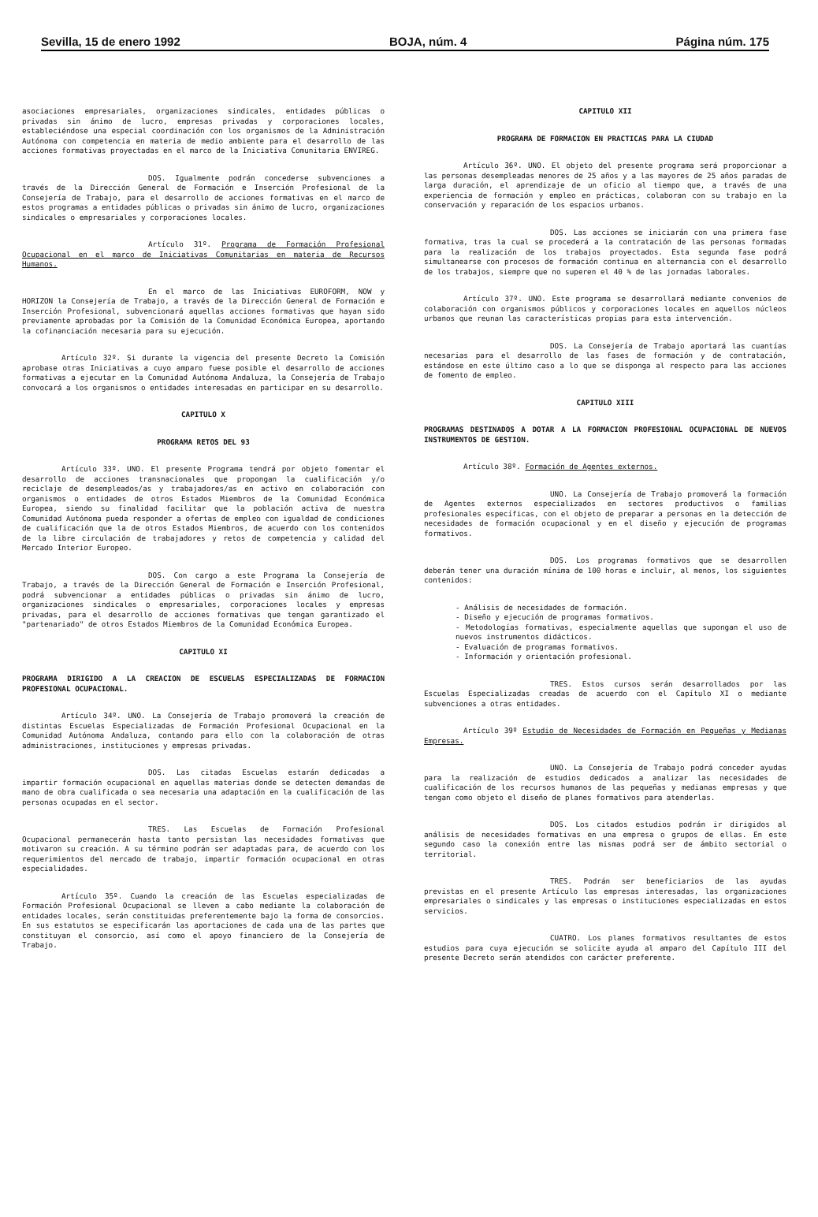Sevilla, 15 de enero 1992 BOJA, núm. 4 Página núm. 175
asociaciones empresariales, organizaciones sindicales, entidades públicas o privadas sin ánimo de lucro, empresas privadas y corporaciones locales, estableciéndose una especial coordinación con los organismos de la Administración Autónoma con competencia en materia de medio ambiente para el desarrollo de las acciones formativas proyectadas en el marco de la Iniciativa Comunitaria ENVIREG.
DOS. Igualmente podrán concederse subvenciones a través de la Dirección General de Formación e Inserción Profesional de la Consejería de Trabajo, para el desarrollo de acciones formativas en el marco de estos programas a entidades públicas o privadas sin ánimo de lucro, organizaciones sindicales o empresariales y corporaciones locales.
Artículo 31º. Programa de Formación Profesional Ocupacional en el marco de Iniciativas Comunitarias en materia de Recursos Humanos.
En el marco de las Iniciativas EUROFORM, NOW y HORIZON la Consejería de Trabajo, a través de la Dirección General de Formación e Inserción Profesional, subvencionará aquellas acciones formativas que hayan sido previamente aprobadas por la Comisión de la Comunidad Económica Europea, aportando la cofinanciación necesaria para su ejecución.
Artículo 32º. Si durante la vigencia del presente Decreto la Comisión aprobase otras Iniciativas a cuyo amparo fuese posible el desarrollo de acciones formativas a ejecutar en la Comunidad Autónoma Andaluza, la Consejería de Trabajo convocará a los organismos o entidades interesadas en participar en su desarrollo.
CAPITULO X
PROGRAMA RETOS DEL 93
Artículo 33º. UNO. El presente Programa tendrá por objeto fomentar el desarrollo de acciones transnacionales que propongan la cualificación y/o reciclaje de desempleados/as y trabajadores/as en activo en colaboración con organismos o entidades de otros Estados Miembros de la Comunidad Económica Europea, siendo su finalidad facilitar que la población activa de nuestra Comunidad Autónoma pueda responder a ofertas de empleo con igualdad de condiciones de cualificación que la de otros Estados Miembros, de acuerdo con los contenidos de la libre circulación de trabajadores y retos de competencia y calidad del Mercado Interior Europeo.
DOS. Con cargo a este Programa la Consejería de Trabajo, a través de la Dirección General de Formación e Inserción Profesional, podrá subvencionar a entidades públicas o privadas sin ánimo de lucro, organizaciones sindicales o empresariales, corporaciones locales y empresas privadas, para el desarrollo de acciones formativas que tengan garantizado el "partenariado" de otros Estados Miembros de la Comunidad Económica Europea.
CAPITULO XI
PROGRAMA DIRIGIDO A LA CREACION DE ESCUELAS ESPECIALIZADAS DE FORMACION PROFESIONAL OCUPACIONAL.
Artículo 34º. UNO. La Consejería de Trabajo promoverá la creación de distintas Escuelas Especializadas de Formación Profesional Ocupacional en la Comunidad Autónoma Andaluza, contando para ello con la colaboración de otras administraciones, instituciones y empresas privadas.
DOS. Las citadas Escuelas estarán dedicadas a impartir formación ocupacional en aquellas materias donde se detecten demandas de mano de obra cualificada o sea necesaria una adaptación en la cualificación de las personas ocupadas en el sector.
TRES. Las Escuelas de Formación Profesional Ocupacional permanecerán hasta tanto persistan las necesidades formativas que motivaron su creación. A su término podrán ser adaptadas para, de acuerdo con los requerimientos del mercado de trabajo, impartir formación ocupacional en otras especialidades.
Artículo 35º. Cuando la creación de las Escuelas especializadas de Formación Profesional Ocupacional se lleven a cabo mediante la colaboración de entidades locales, serán constituidas preferentemente bajo la forma de consorcios. En sus estatutos se especificarán las aportaciones de cada una de las partes que constituyan el consorcio, así como el apoyo financiero de la Consejería de Trabajo.
CAPITULO XII
PROGRAMA DE FORMACION EN PRACTICAS PARA LA CIUDAD
Artículo 36º. UNO. El objeto del presente programa será proporcionar a las personas desempleadas menores de 25 años y a las mayores de 25 años paradas de larga duración, el aprendizaje de un oficio al tiempo que, a través de una experiencia de formación y empleo en prácticas, colaboran con su trabajo en la conservación y reparación de los espacios urbanos.
DOS. Las acciones se iniciarán con una primera fase formativa, tras la cual se procederá a la contratación de las personas formadas para la realización de los trabajos proyectados. Esta segunda fase podrá simultanearse con procesos de formación continua en alternancia con el desarrollo de los trabajos, siempre que no superen el 40 % de las jornadas laborales.
Artículo 37º. UNO. Este programa se desarrollará mediante convenios de colaboración con organismos públicos y corporaciones locales en aquellos núcleos urbanos que reunan las características propias para esta intervención.
DOS. La Consejería de Trabajo aportará las cuantías necesarias para el desarrollo de las fases de formación y de contratación, estándose en este último caso a lo que se disponga al respecto para las acciones de fomento de empleo.
CAPITULO XIII
PROGRAMAS DESTINADOS A DOTAR A LA FORMACION PROFESIONAL OCUPACIONAL DE NUEVOS INSTRUMENTOS DE GESTION.
Artículo 38º. Formación de Agentes externos.
UNO. La Consejería de Trabajo promoverá la formación de Agentes externos especializados en sectores productivos o familias profesionales específicas, con el objeto de preparar a personas en la detección de necesidades de formación ocupacional y en el diseño y ejecución de programas formativos.
DOS. Los programas formativos que se desarrollen deberán tener una duración mínima de 100 horas e incluir, al menos, los siguientes contenidos:
- Análisis de necesidades de formación.
- Diseño y ejecución de programas formativos.
- Metodologías formativas, especialmente aquellas que supongan el uso de nuevos instrumentos didácticos.
- Evaluación de programas formativos.
- Información y orientación profesional.
TRES. Estos cursos serán desarrollados por las Escuelas Especializadas creadas de acuerdo con el Capítulo XI o mediante subvenciones a otras entidades.
Artículo 39º Estudio de Necesidades de Formación en Pequeñas y Medianas Empresas.
UNO. La Consejería de Trabajo podrá conceder ayudas para la realización de estudios dedicados a analizar las necesidades de cualificación de los recursos humanos de las pequeñas y medianas empresas y que tengan como objeto el diseño de planes formativos para atenderlas.
DOS. Los citados estudios podrán ir dirigidos al análisis de necesidades formativas en una empresa o grupos de ellas. En este segundo caso la conexión entre las mismas podrá ser de ámbito sectorial o territorial.
TRES. Podrán ser beneficiarios de las ayudas previstas en el presente Artículo las empresas interesadas, las organizaciones empresariales o sindicales y las empresas o instituciones especializadas en estos servicios.
CUATRO. Los planes formativos resultantes de estos estudios para cuya ejecución se solicite ayuda al amparo del Capítulo III del presente Decreto serán atendidos con carácter preferente.